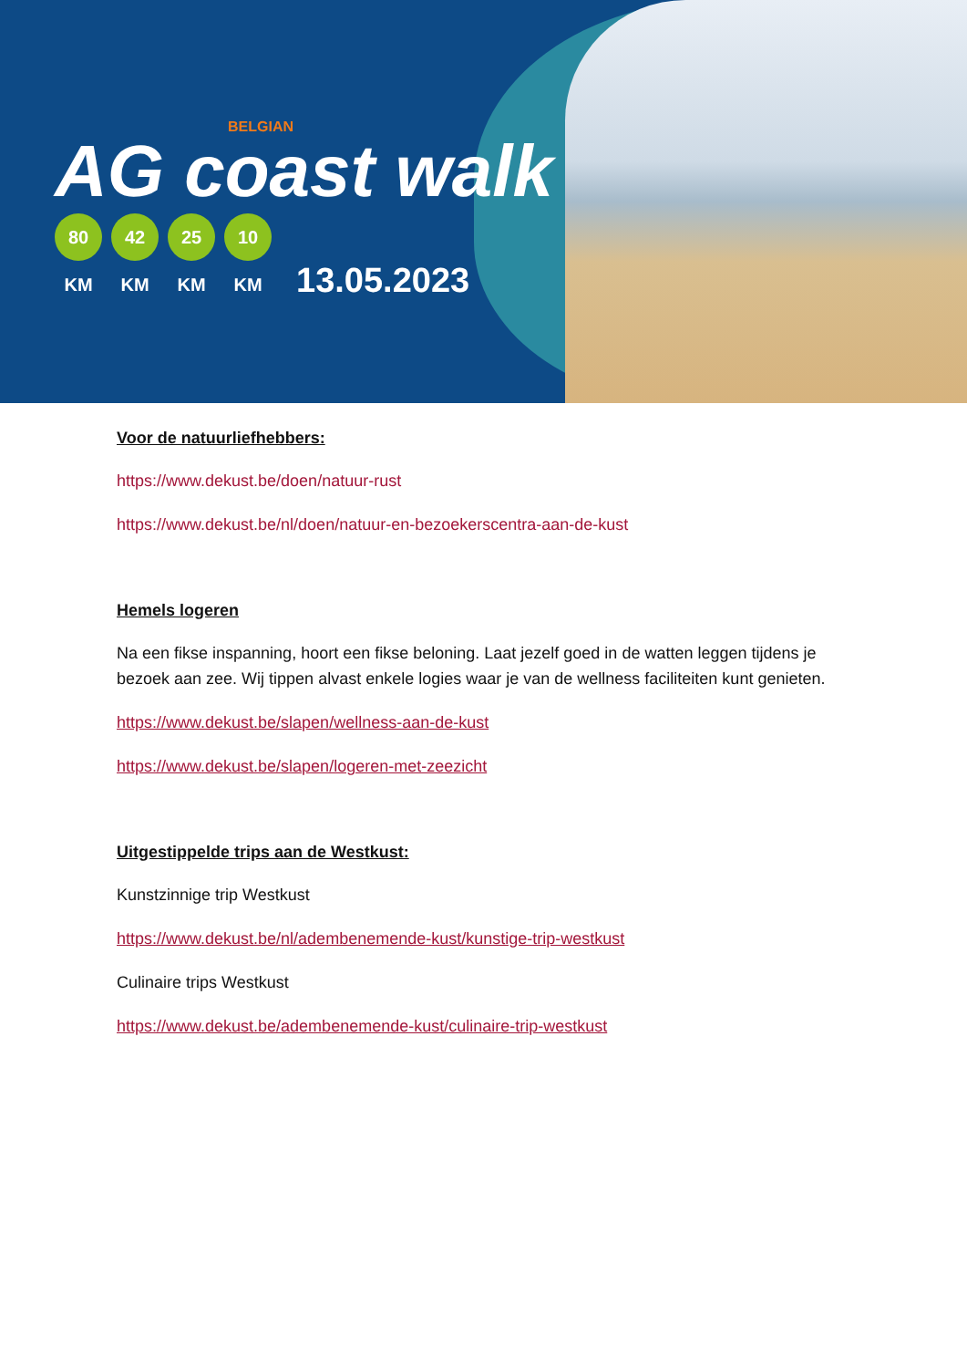BELGIAN
AG coast walk
80 KM 42 KM 25 KM 10 KM
13.05.2023
Voor de natuurliefhebbers:
https://www.dekust.be/doen/natuur-rust
https://www.dekust.be/nl/doen/natuur-en-bezoekerscentra-aan-de-kust
Hemels logeren
Na een fikse inspanning, hoort een fikse beloning. Laat jezelf goed in de watten leggen tijdens je bezoek aan zee. Wij tippen alvast enkele logies waar je van de wellness faciliteiten kunt genieten.
https://www.dekust.be/slapen/wellness-aan-de-kust
https://www.dekust.be/slapen/logeren-met-zeezicht
Uitgestippelde trips aan de Westkust:
Kunstzinnige trip Westkust
https://www.dekust.be/nl/adembenemende-kust/kunstige-trip-westkust
Culinaire trips Westkust
https://www.dekust.be/adembenemende-kust/culinaire-trip-westkust